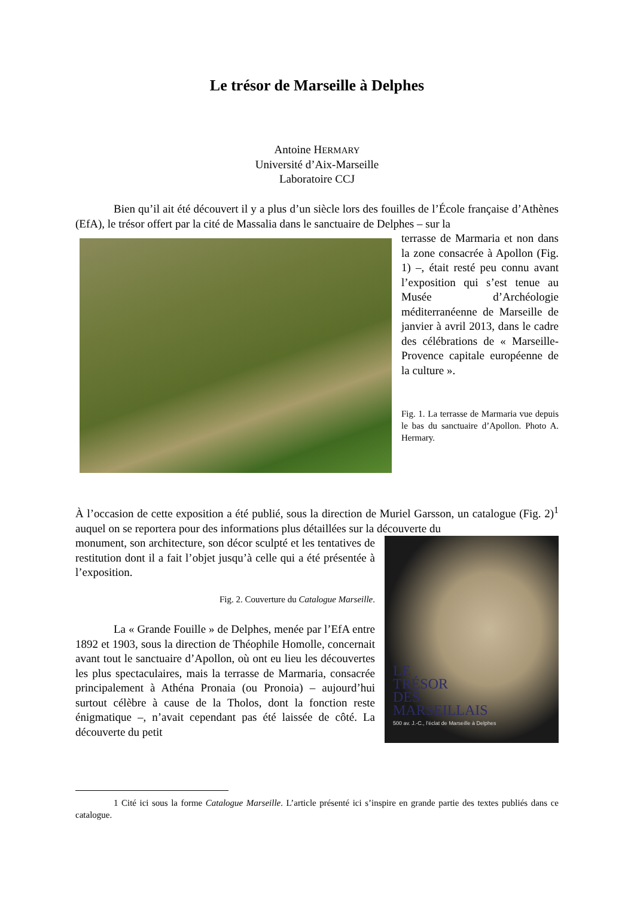Le trésor de Marseille à Delphes
Antoine HERMARY
Université d’Aix-Marseille
Laboratoire CCJ
Bien qu’il ait été découvert il y a plus d’un siècle lors des fouilles de l’École française d’Athènes (EfA), le trésor offert par la cité de Massalia dans le sanctuaire de Delphes – sur la
terrasse de Marmaria et non dans la zone consacrée à Apollon (Fig. 1) –, était resté peu connu avant l’exposition qui s’est tenue au Musée d’Archéologie méditerranéenne de Marseille de janvier à avril 2013, dans le cadre des célébrations de « Marseille-Provence capitale européenne de la culture ».
Fig. 1. La terrasse de Marmaria vue depuis le bas du sanctuaire d’Apollon. Photo A. Hermary.
À l’occasion de cette exposition a été publié, sous la direction de Muriel Garsson, un catalogue (Fig. 2)<sup>1</sup> auquel on se reportera pour des informations plus détaillées sur la découverte du
monument, son architecture, son décor sculpté et les tentatives de restitution dont il a fait l’objet jusqu’à celle qui a été présentée à l’exposition.
Fig. 2. Couverture du Catalogue Marseille.
La « Grande Fouille » de Delphes, menée par l’EfA entre 1892 et 1903, sous la direction de Théophile Homolle, concernait avant tout le sanctuaire d’Apollon, où ont eu lieu les découvertes les plus spectaculaires, mais la terrasse de Marmaria, consacrée principalement à Athéna Pronaia (ou Pronoia) – aujourd’hui surtout célèbre à cause de la Tholos, dont la fonction reste énigmatique –, n’avait cependant pas été laissée de côté. La découverte du petit
LE
TRÉSOR
DES
MARSEILLAIS
500 av. J.-C., l’éclat de Marseille à Delphes
1 Cité ici sous la forme Catalogue Marseille. L’article présenté ici s’inspire en grande partie des textes publiés dans ce catalogue.